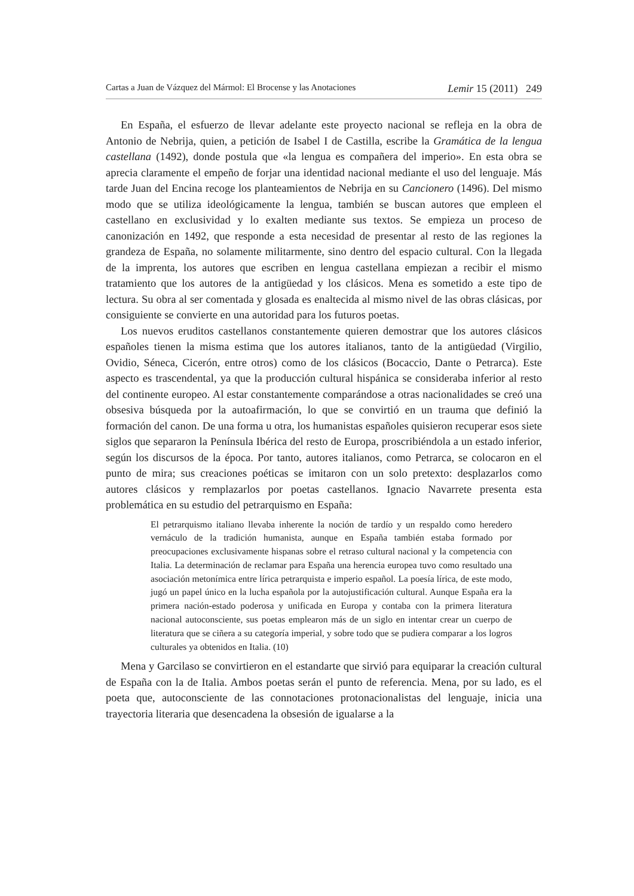Cartas a Juan de Vázquez del Mármol: El Brocense y las Anotaciones Lemir 15 (2011) 249
En España, el esfuerzo de llevar adelante este proyecto nacional se refleja en la obra de Antonio de Nebrija, quien, a petición de Isabel I de Castilla, escribe la Gramática de la lengua castellana (1492), donde postula que «la lengua es compañera del imperio». En esta obra se aprecia claramente el empeño de forjar una identidad nacional mediante el uso del lenguaje. Más tarde Juan del Encina recoge los planteamientos de Nebrija en su Cancionero (1496). Del mismo modo que se utiliza ideológicamente la lengua, también se buscan autores que empleen el castellano en exclusividad y lo exalten mediante sus textos. Se empieza un proceso de canonización en 1492, que responde a esta necesidad de presentar al resto de las regiones la grandeza de España, no solamente militarmente, sino dentro del espacio cultural. Con la llegada de la imprenta, los autores que escriben en lengua castellana empiezan a recibir el mismo tratamiento que los autores de la antigüedad y los clásicos. Mena es sometido a este tipo de lectura. Su obra al ser comentada y glosada es enaltecida al mismo nivel de las obras clásicas, por consiguiente se convierte en una autoridad para los futuros poetas.
Los nuevos eruditos castellanos constantemente quieren demostrar que los autores clásicos españoles tienen la misma estima que los autores italianos, tanto de la antigüedad (Virgilio, Ovidio, Séneca, Cicerón, entre otros) como de los clásicos (Bocaccio, Dante o Petrarca). Este aspecto es trascendental, ya que la producción cultural hispánica se consideraba inferior al resto del continente europeo. Al estar constantemente comparándose a otras nacionalidades se creó una obsesiva búsqueda por la autoafirmación, lo que se convirtió en un trauma que definió la formación del canon. De una forma u otra, los humanistas españoles quisieron recuperar esos siete siglos que separaron la Península Ibérica del resto de Europa, proscribiéndola a un estado inferior, según los discursos de la época. Por tanto, autores italianos, como Petrarca, se colocaron en el punto de mira; sus creaciones poéticas se imitaron con un solo pretexto: desplazarlos como autores clásicos y remplazarlos por poetas castellanos. Ignacio Navarrete presenta esta problemática en su estudio del petrarquismo en España:
El petrarquismo italiano llevaba inherente la noción de tardío y un respaldo como heredero vernáculo de la tradición humanista, aunque en España también estaba formado por preocupaciones exclusivamente hispanas sobre el retraso cultural nacional y la competencia con Italia. La determinación de reclamar para España una herencia europea tuvo como resultado una asociación metonímica entre lírica petrarquista e imperio español. La poesía lírica, de este modo, jugó un papel único en la lucha española por la autojustificación cultural. Aunque España era la primera nación-estado poderosa y unificada en Europa y contaba con la primera literatura nacional autoconsciente, sus poetas emplearon más de un siglo en intentar crear un cuerpo de literatura que se ciñera a su categoría imperial, y sobre todo que se pudiera comparar a los logros culturales ya obtenidos en Italia. (10)
Mena y Garcilaso se convirtieron en el estandarte que sirvió para equiparar la creación cultural de España con la de Italia. Ambos poetas serán el punto de referencia. Mena, por su lado, es el poeta que, autoconsciente de las connotaciones protonacionalistas del lenguaje, inicia una trayectoria literaria que desencadena la obsesión de igualarse a la